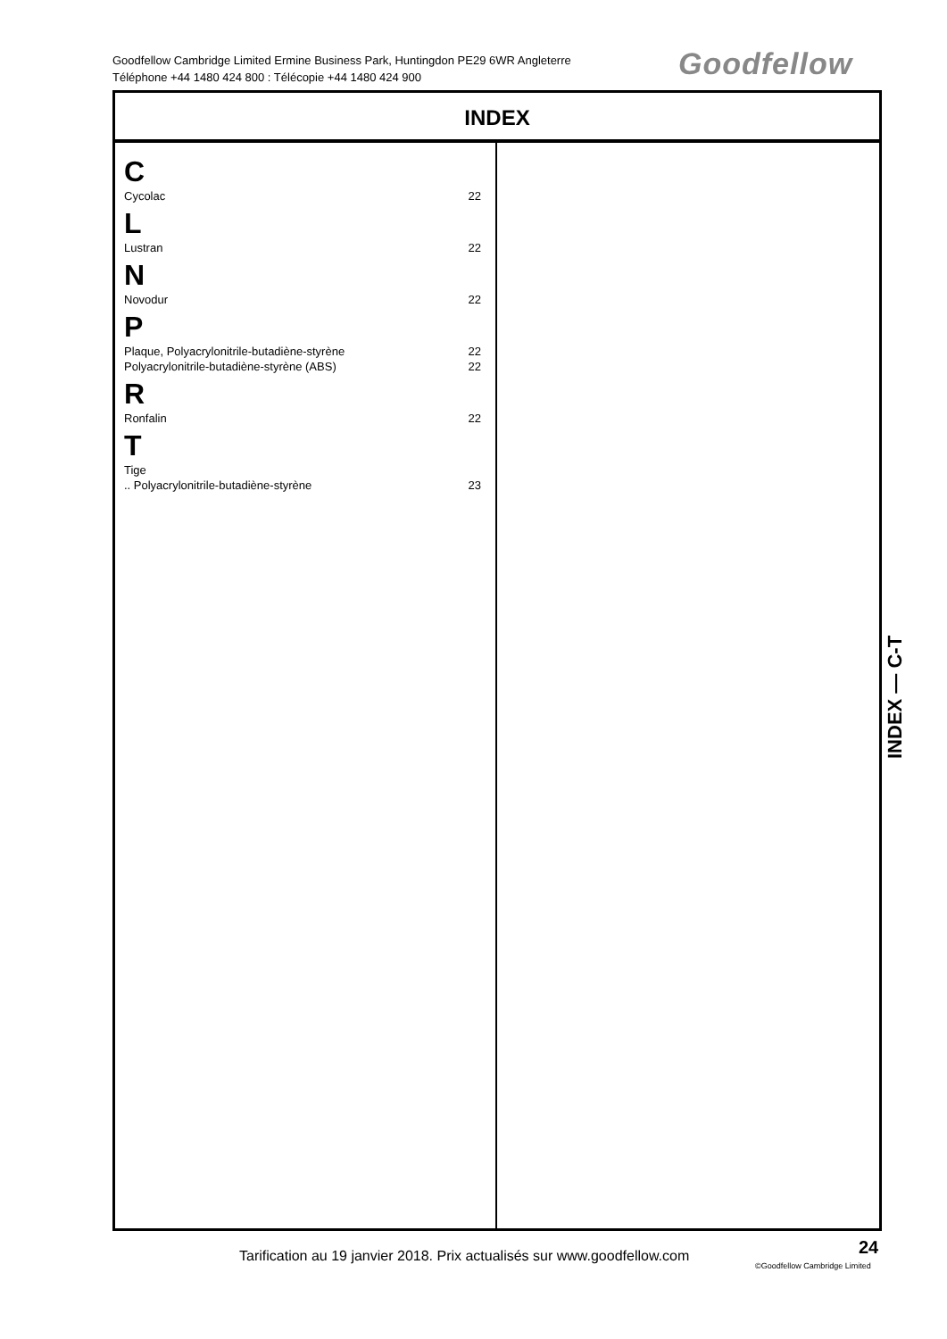Goodfellow Cambridge Limited Ermine Business Park, Huntingdon PE29 6WR Angleterre
Téléphone +44 1480 424 800 : Télécopie +44 1480 424 900
Goodfellow
INDEX
C
Cycolac 22
L
Lustran 22
N
Novodur 22
P
Plaque, Polyacrylonitrile-butadiène-styrène 22
Polyacrylonitrile-butadiène-styrène (ABS) 22
R
Ronfalin 22
T
Tige
.. Polyacrylonitrile-butadiène-styrène 23
INDEX — C-T
Tarification au 19 janvier 2018. Prix actualisés sur www.goodfellow.com
24
©Goodfellow Cambridge Limited